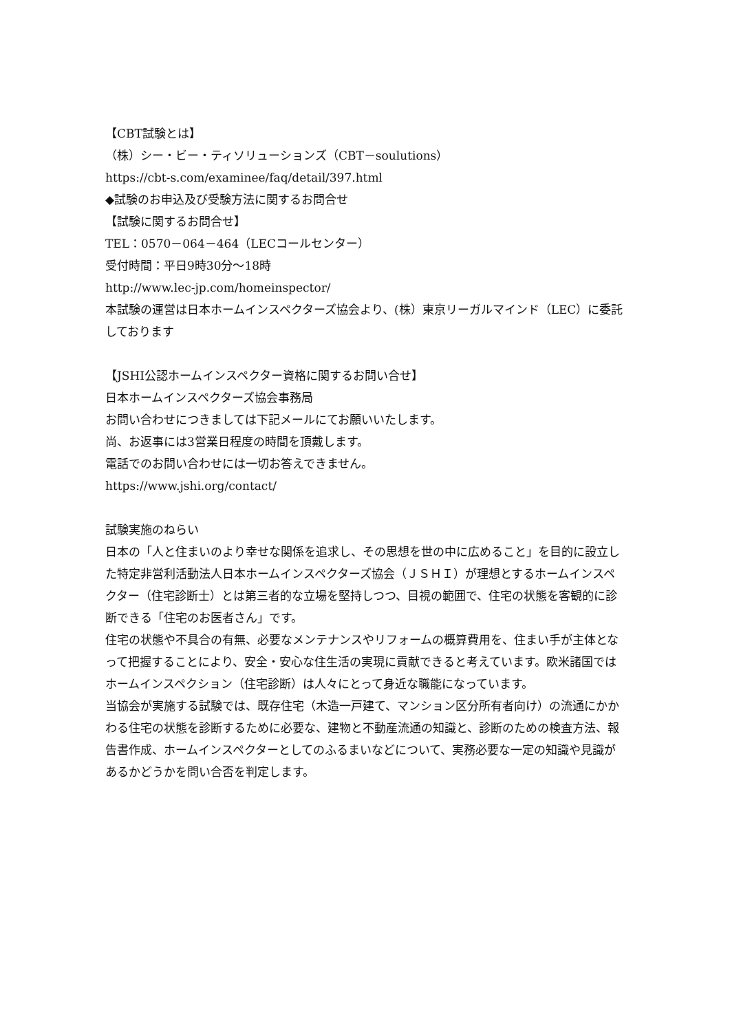【CBT試験とは】
（株）シー・ビー・ティソリューションズ（CBT－soulutions）
https://cbt-s.com/examinee/faq/detail/397.html
◆試験のお申込及び受験方法に関するお問合せ
【試験に関するお問合せ】
TEL：0570－064－464（LECコールセンター）
受付時間：平日9時30分～18時
http://www.lec-jp.com/homeinspector/
本試験の運営は日本ホームインスペクターズ協会より、(株）東京リーガルマインド（LEC）に委託しております
【JSHI公認ホームインスペクター資格に関するお問い合せ】
日本ホームインスペクターズ協会事務局
お問い合わせにつきましては下記メールにてお願いいたします。
尚、お返事には3営業日程度の時間を頂戴します。
電話でのお問い合わせには一切お答えできません。
https://www.jshi.org/contact/
試験実施のねらい
日本の「人と住まいのより幸せな関係を追求し、その思想を世の中に広めること」を目的に設立した特定非営利活動法人日本ホームインスペクターズ協会（ＪＳＨＩ）が理想とするホームインスペクター（住宅診断士）とは第三者的な立場を堅持しつつ、目視の範囲で、住宅の状態を客観的に診断できる「住宅のお医者さん」です。
住宅の状態や不具合の有無、必要なメンテナンスやリフォームの概算費用を、住まい手が主体となって把握することにより、安全・安心な住生活の実現に貢献できると考えています。欧米諸国ではホームインスペクション（住宅診断）は人々にとって身近な職能になっています。
当協会が実施する試験では、既存住宅（木造一戸建て、マンション区分所有者向け）の流通にかかわる住宅の状態を診断するために必要な、建物と不動産流通の知識と、診断のための検査方法、報告書作成、ホームインスペクターとしてのふるまいなどについて、実務必要な一定の知識や見識があるかどうかを問い合否を判定します。